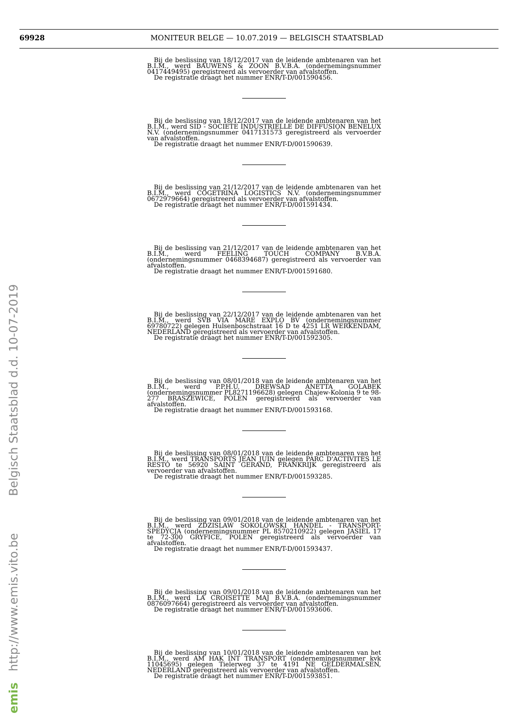69928 MONITEUR BELGE — 10.07.2019 — BELGISCH STAATSBLAD
Bij de beslissing van 18/12/2017 van de leidende ambtenaren van het B.I.M., werd BAUWENS & ZOON B.V.B.A. (ondernemingsnummer 0417449495) geregistreerd als vervoerder van afvalstoffen.
De registratie draagt het nummer ENR/T-D/001590456.
Bij de beslissing van 18/12/2017 van de leidende ambtenaren van het B.I.M., werd SID - SOCIETE INDUSTRIELLE DE DIFFUSION BENELUX N.V. (ondernemingsnummer 0417131573 geregistreerd als vervoerder van afvalstoffen.
De registratie draagt het nummer ENR/T-D/001590639.
Bij de beslissing van 21/12/2017 van de leidende ambtenaren van het B.I.M., werd COGETRINA LOGISTICS N.V. (ondernemingsnummer 0672979664) geregistreerd als vervoerder van afvalstoffen.
De registratie draagt het nummer ENR/T-D/001591434.
Bij de beslissing van 21/12/2017 van de leidende ambtenaren van het B.I.M., werd FEELING TOUCH COMPANY B.V.B.A. (ondernemingsnummer 0468394687) geregistreerd als vervoerder van afvalstoffen.
De registratie draagt het nummer ENR/T-D/001591680.
Bij de beslissing van 22/12/2017 van de leidende ambtenaren van het B.I.M., werd SVB VIA MARE EXPLO BV (ondernemingsnummer 69780722) gelegen Hulsenboschstraat 16 D te 4251 LR WERKENDAM, NEDERLAND geregistreerd als vervoerder van afvalstoffen.
De registratie draagt het nummer ENR/T-D/001592305.
Bij de beslissing van 08/01/2018 van de leidende ambtenaren van het B.I.M., werd P.P.H.U. DREWSAD ANETTA GOLABEK (ondernemingsnummer PL8271196628) gelegen Chajew-Kolonia 9 te 98-277 BRASZEWICE, POLEN geregistreerd als vervoerder van afvalstoffen.
De registratie draagt het nummer ENR/T-D/001593168.
Bij de beslissing van 08/01/2018 van de leidende ambtenaren van het B.I.M., werd TRANSPORTS JEAN JUIN gelegen PARC D'ACTIVITES LE RESTO te 56920 SAINT GERAND, FRANKRIJK geregistreerd als vervoerder van afvalstoffen.
De registratie draagt het nummer ENR/T-D/001593285.
Bij de beslissing van 09/01/2018 van de leidende ambtenaren van het B.I.M., werd ZDZISLAW SOKOLOWSKI HANDEL - TRANSPORT-SPEDYCJA (ondernemingsnummer PL 8570210922) gelegen JASIEL 17 te 72-300 GRYFICE, POLEN geregistreerd als vervoerder van afvalstoffen.
De registratie draagt het nummer ENR/T-D/001593437.
Bij de beslissing van 09/01/2018 van de leidende ambtenaren van het B.I.M., werd LA CROISETTE MAJ B.V.B.A. (ondernemingsnummer 0876097664) geregistreerd als vervoerder van afvalstoffen.
De registratie draagt het nummer ENR/T-D/001593606.
Bij de beslissing van 10/01/2018 van de leidende ambtenaren van het B.I.M., werd AM HAK INT TRANSPORT (ondernemingsnummer kvk 11045695) gelegen Tielerweg 37 te 4191 NE GELDERMALSEN, NEDERLAND geregistreerd als vervoerder van afvalstoffen.
De registratie draagt het nummer ENR/T-D/001593851.
emis http://www.emis.vito.be Belgisch Staatsblad d.d. 10-07-2019